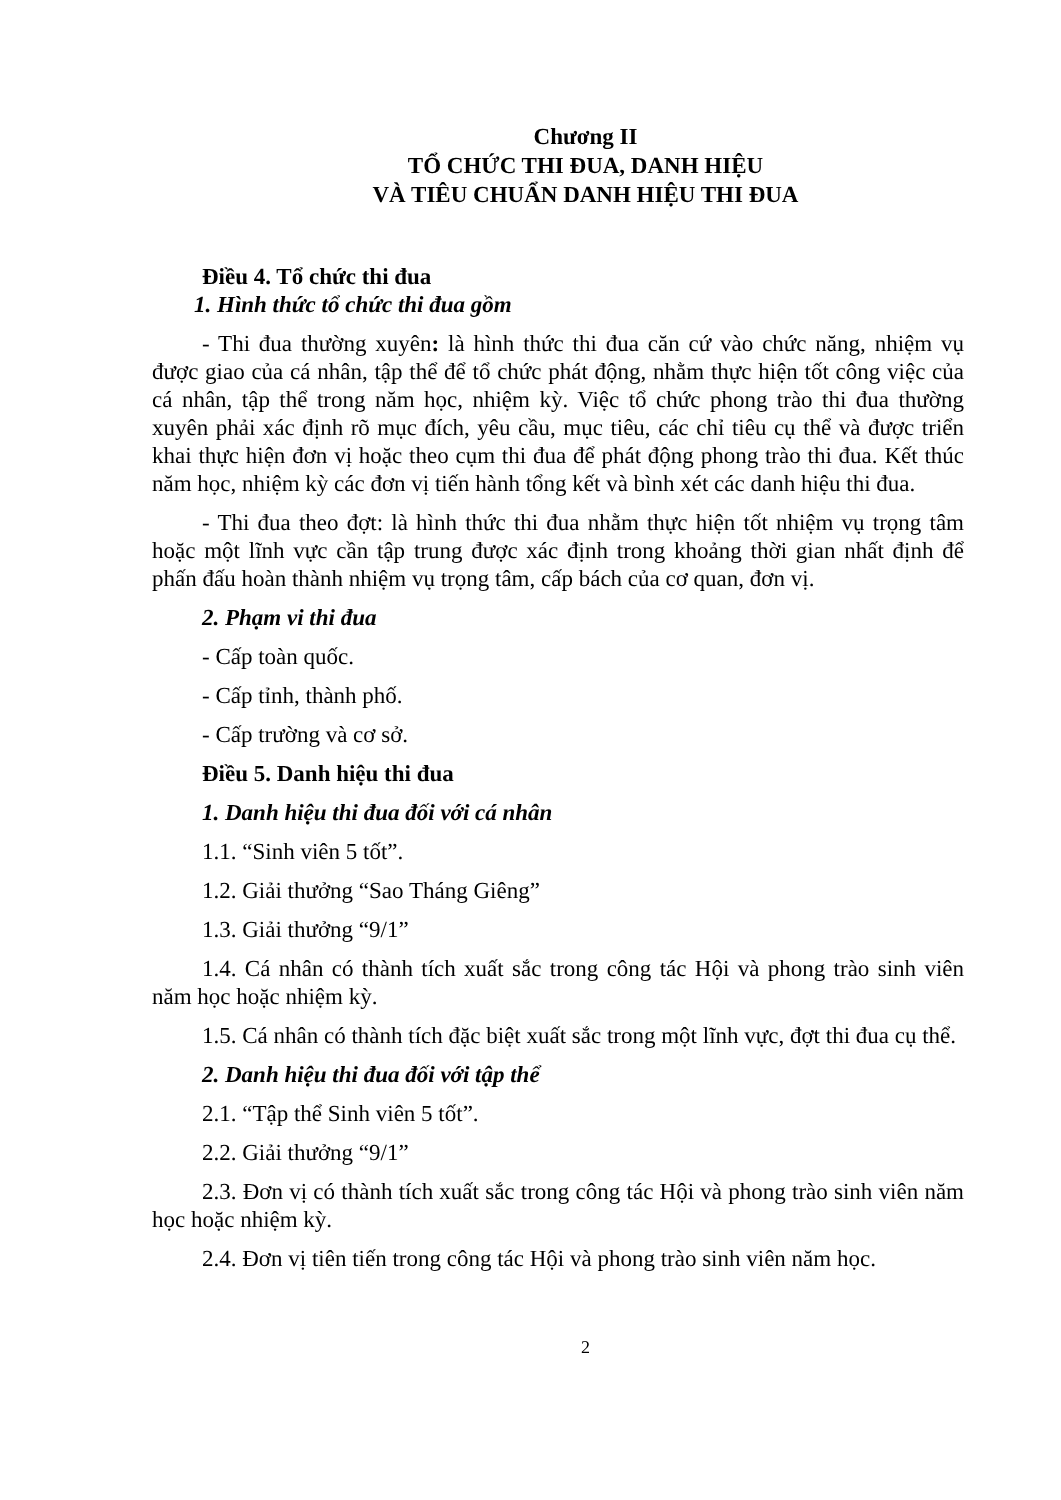Chương II
TỔ CHỨC THI ĐUA, DANH HIỆU
VÀ TIÊU CHUẨN DANH HIỆU THI ĐUA
Điều 4. Tổ chức thi đua
1. Hình thức tổ chức thi đua gồm
- Thi đua thường xuyên: là hình thức thi đua căn cứ vào chức năng, nhiệm vụ được giao của cá nhân, tập thể để tổ chức phát động, nhằm thực hiện tốt công việc của cá nhân, tập thể trong năm học, nhiệm kỳ. Việc tổ chức phong trào thi đua thường xuyên phải xác định rõ mục đích, yêu cầu, mục tiêu, các chỉ tiêu cụ thể và được triển khai thực hiện đơn vị hoặc theo cụm thi đua để phát động phong trào thi đua. Kết thúc năm học, nhiệm kỳ các đơn vị tiến hành tổng kết và bình xét các danh hiệu thi đua.
- Thi đua theo đợt: là hình thức thi đua nhằm thực hiện tốt nhiệm vụ trọng tâm hoặc một lĩnh vực cần tập trung được xác định trong khoảng thời gian nhất định để phấn đấu hoàn thành nhiệm vụ trọng tâm, cấp bách của cơ quan, đơn vị.
2. Phạm vi thi đua
- Cấp toàn quốc.
- Cấp tỉnh, thành phố.
- Cấp trường và cơ sở.
Điều 5. Danh hiệu thi đua
1. Danh hiệu thi đua đối với cá nhân
1.1. “Sinh viên 5 tốt”.
1.2. Giải thưởng “Sao Tháng Giêng”
1.3. Giải thưởng “9/1”
1.4. Cá nhân có thành tích xuất sắc trong công tác Hội và phong trào sinh viên năm học hoặc nhiệm kỳ.
1.5. Cá nhân có thành tích đặc biệt xuất sắc trong một lĩnh vực, đợt thi đua cụ thể.
2. Danh hiệu thi đua đối với tập thể
2.1. “Tập thể Sinh viên 5 tốt”.
2.2. Giải thưởng “9/1”
2.3. Đơn vị có thành tích xuất sắc trong công tác Hội và phong trào sinh viên năm học hoặc nhiệm kỳ.
2.4. Đơn vị tiên tiến trong công tác Hội và phong trào sinh viên năm học.
2